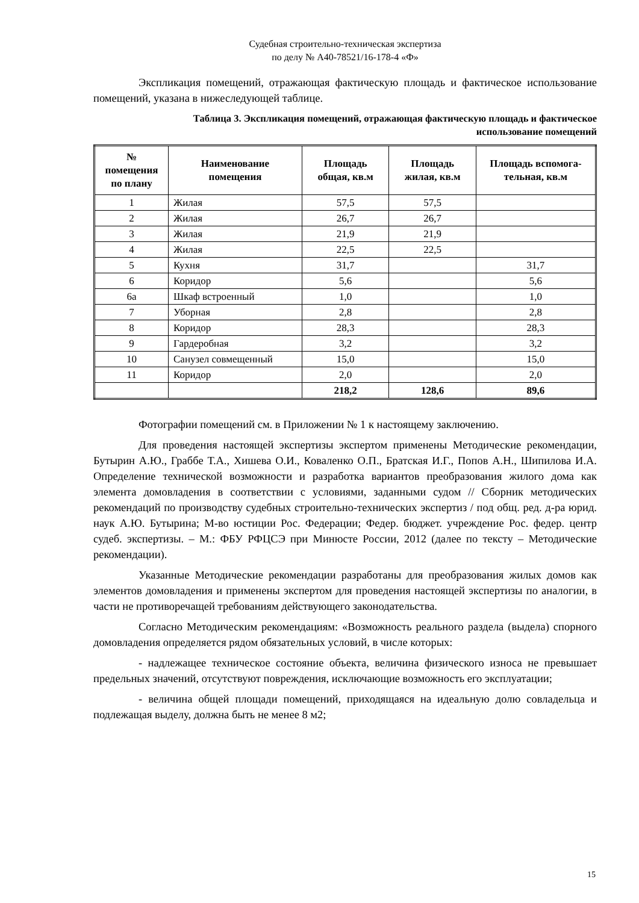Судебная строительно-техническая экспертиза
по делу № А40-78521/16-178-4 «Ф»
Экспликация помещений, отражающая фактическую площадь и фактическое использование помещений, указана в нижеследующей таблице.
Таблица 3. Экспликация помещений, отражающая фактическую площадь и фактическое
использование помещений
| № помещения по плану | Наименование помещения | Площадь общая, кв.м | Площадь жилая, кв.м | Площадь вспомога-тельная, кв.м |
| --- | --- | --- | --- | --- |
| 1 | Жилая | 57,5 | 57,5 | |
| 2 | Жилая | 26,7 | 26,7 | |
| 3 | Жилая | 21,9 | 21,9 | |
| 4 | Жилая | 22,5 | 22,5 | |
| 5 | Кухня | 31,7 | | 31,7 |
| 6 | Коридор | 5,6 | | 5,6 |
| 6а | Шкаф встроенный | 1,0 | | 1,0 |
| 7 | Уборная | 2,8 | | 2,8 |
| 8 | Коридор | 28,3 | | 28,3 |
| 9 | Гардеробная | 3,2 | | 3,2 |
| 10 | Санузел совмещенный | 15,0 | | 15,0 |
| 11 | Коридор | 2,0 | | 2,0 |
| | | 218,2 | 128,6 | 89,6 |
Фотографии помещений см. в Приложении № 1 к настоящему заключению.
Для проведения настоящей экспертизы экспертом применены Методические рекомендации, Бутырин А.Ю., Граббе Т.А., Хишева О.И., Коваленко О.П., Братская И.Г., Попов А.Н., Шипилова И.А. Определение технической возможности и разработка вариантов преобразования жилого дома как элемента домовладения в соответствии с условиями, заданными судом // Сборник методических рекомендаций по производству судебных строительно-технических экспертиз / под общ. ред. д-ра юрид. наук А.Ю. Бутырина; М-во юстиции Рос. Федерации; Федер. бюджет. учреждение Рос. федер. центр судеб. экспертизы. – М.: ФБУ РФЦСЭ при Минюсте России, 2012 (далее по тексту – Методические рекомендации).
Указанные Методические рекомендации разработаны для преобразования жилых домов как элементов домовладения и применены экспертом для проведения настоящей экспертизы по аналогии, в части не противоречащей требованиям действующего законодательства.
Согласно Методическим рекомендациям: «Возможность реального раздела (выдела) спорного домовладения определяется рядом обязательных условий, в числе которых:
- надлежащее техническое состояние объекта, величина физического износа не превышает предельных значений, отсутствуют повреждения, исключающие возможность его эксплуатации;
- величина общей площади помещений, приходящаяся на идеальную долю совладельца и подлежащая выделу, должна быть не менее 8 м2;
15